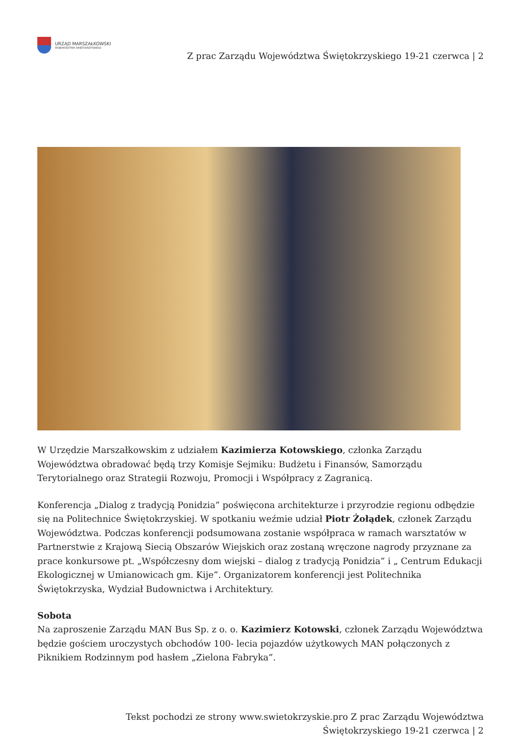URZĄD MARSZAŁKOWSKI
WOJEWÓDZTWA ŚWIĘTOKRZYSKIEGO
Z prac Zarządu Województwa Świętokrzyskiego 19-21 czerwca | 2
W Urzędzie Marszałkowskim z udziałem Kazimierza Kotowskiego, członka Zarządu Województwa obradować będą trzy Komisje Sejmiku: Budżetu i Finansów, Samorządu Terytorialnego oraz Strategii Rozwoju, Promocji i Współpracy z Zagranicą.
Konferencja „Dialog z tradycją Ponidzia” poświęcona architekturze i przyrodzie regionu odbędzie się na Politechnice Świętokrzyskiej. W spotkaniu weźmie udział Piotr Żołądek, członek Zarządu Województwa. Podczas konferencji podsumowana zostanie współpraca w ramach warsztatów w Partnerstwie z Krajową Siecią Obszarów Wiejskich oraz zostaną wręczone nagrody przyznane za prace konkursowe pt. „Współczesny dom wiejski – dialog z tradycją Ponidzia” i „ Centrum Edukacji Ekologicznej w Umianowicach gm. Kije”. Organizatorem konferencji jest Politechnika Świętokrzyska, Wydział Budownictwa i Architektury.
Sobota
Na zaproszenie Zarządu MAN Bus Sp. z o. o. Kazimierz Kotowski, członek Zarządu Województwa będzie gościem uroczystych obchodów 100- lecia pojazdów użytkowych MAN połączonych z Piknikiem Rodzinnym pod hasłem „Zielona Fabryka”.
Tekst pochodzi ze strony www.swietokrzyskie.pro Z prac Zarządu Województwa
Świętokrzyskiego 19-21 czerwca | 2